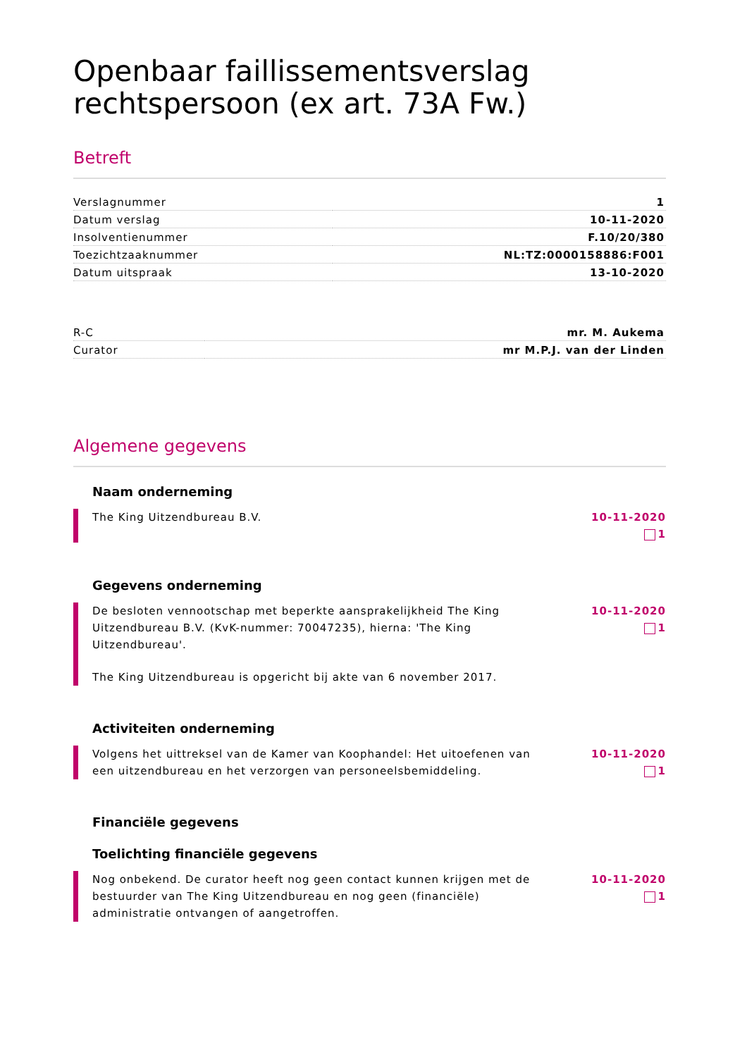Openbaar faillissementsverslag rechtspersoon (ex art. 73A Fw.)
Betreft
| Verslagnummer | 1 |
| Datum verslag | 10-11-2020 |
| Insolventienummer | F.10/20/380 |
| Toezichtzaaknummer | NL:TZ:0000158886:F001 |
| Datum uitspraak | 13-10-2020 |
| R-C | mr. M. Aukema |
| Curator | mr M.P.J. van der Linden |
Algemene gegevens
Naam onderneming
The King Uitzendbureau B.V. 10-11-2020
1
Gegevens onderneming
De besloten vennootschap met beperkte aansprakelijkheid The King Uitzendbureau B.V. (KvK-nummer: 70047235), hierna: 'The King Uitzendbureau'.
The King Uitzendbureau is opgericht bij akte van 6 november 2017.
10-11-2020
1
Activiteiten onderneming
Volgens het uittreksel van de Kamer van Koophandel: Het uitoefenen van een uitzendbureau en het verzorgen van personeelsbemiddeling.
10-11-2020
1
Financiële gegevens
Toelichting financiële gegevens
Nog onbekend. De curator heeft nog geen contact kunnen krijgen met de bestuurder van The King Uitzendbureau en nog geen (financiële) administratie ontvangen of aangetroffen.
10-11-2020
1